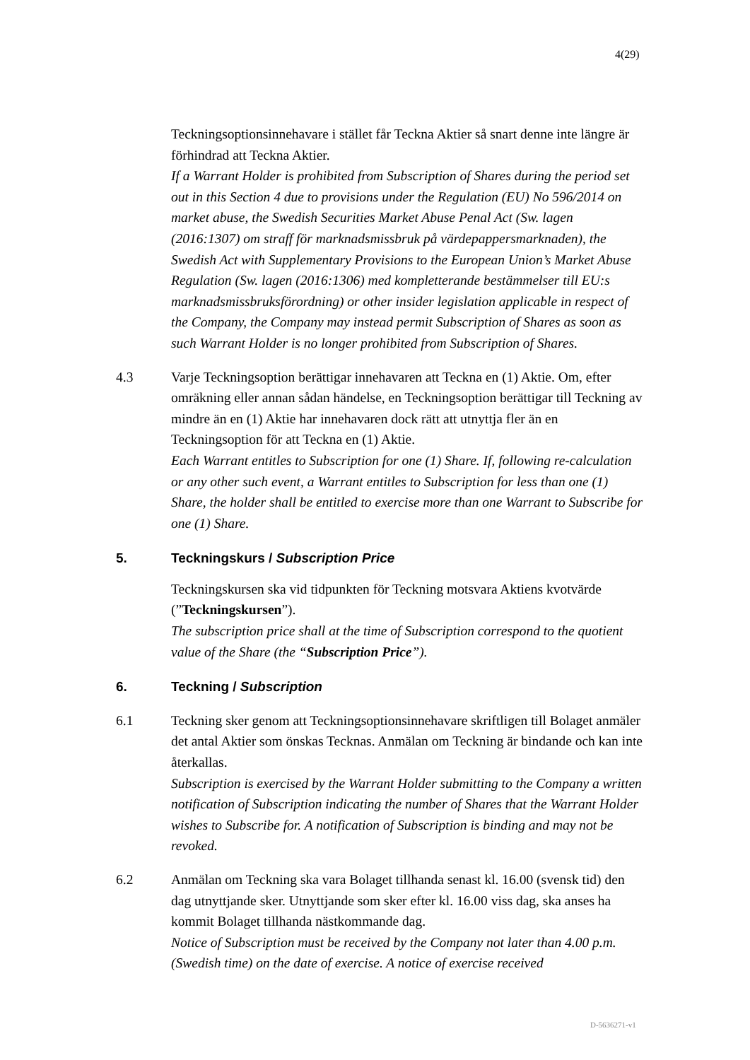4(29)
Teckningsoptionsinnehavare i stället får Teckna Aktier så snart denne inte längre är förhindrad att Teckna Aktier.
If a Warrant Holder is prohibited from Subscription of Shares during the period set out in this Section 4 due to provisions under the Regulation (EU) No 596/2014 on market abuse, the Swedish Securities Market Abuse Penal Act (Sw. lagen (2016:1307) om straff för marknadsmissbruk på värdepappersmarknaden), the Swedish Act with Supplementary Provisions to the European Union’s Market Abuse Regulation (Sw. lagen (2016:1306) med kompletterande bestämmelser till EU:s marknadsmissbruksförordning) or other insider legislation applicable in respect of the Company, the Company may instead permit Subscription of Shares as soon as such Warrant Holder is no longer prohibited from Subscription of Shares.
4.3 Varje Teckningsoption berättigar innehavaren att Teckna en (1) Aktie. Om, efter omräkning eller annan sådan händelse, en Teckningsoption berättigar till Teckning av mindre än en (1) Aktie har innehavaren dock rätt att utnyttja fler än en Teckningsoption för att Teckna en (1) Aktie.
Each Warrant entitles to Subscription for one (1) Share. If, following re-calculation or any other such event, a Warrant entitles to Subscription for less than one (1) Share, the holder shall be entitled to exercise more than one Warrant to Subscribe for one (1) Share.
5. Teckningskurs / Subscription Price
Teckningskursen ska vid tidpunkten för Teckning motsvara Aktiens kvotvärde (”Teckningskursen”).
The subscription price shall at the time of Subscription correspond to the quotient value of the Share (the “Subscription Price”).
6. Teckning / Subscription
6.1 Teckning sker genom att Teckningsoptionsinnehavare skriftligen till Bolaget anmäler det antal Aktier som önskas Tecknas. Anmälan om Teckning är bindande och kan inte återkallas.
Subscription is exercised by the Warrant Holder submitting to the Company a written notification of Subscription indicating the number of Shares that the Warrant Holder wishes to Subscribe for. A notification of Subscription is binding and may not be revoked.
6.2 Anmälan om Teckning ska vara Bolaget tillhanda senast kl. 16.00 (svensk tid) den dag utnyttjande sker. Utnyttjande som sker efter kl. 16.00 viss dag, ska anses ha kommit Bolaget tillhanda nästkommande dag.
Notice of Subscription must be received by the Company not later than 4.00 p.m. (Swedish time) on the date of exercise. A notice of exercise received
D-5636271-v1